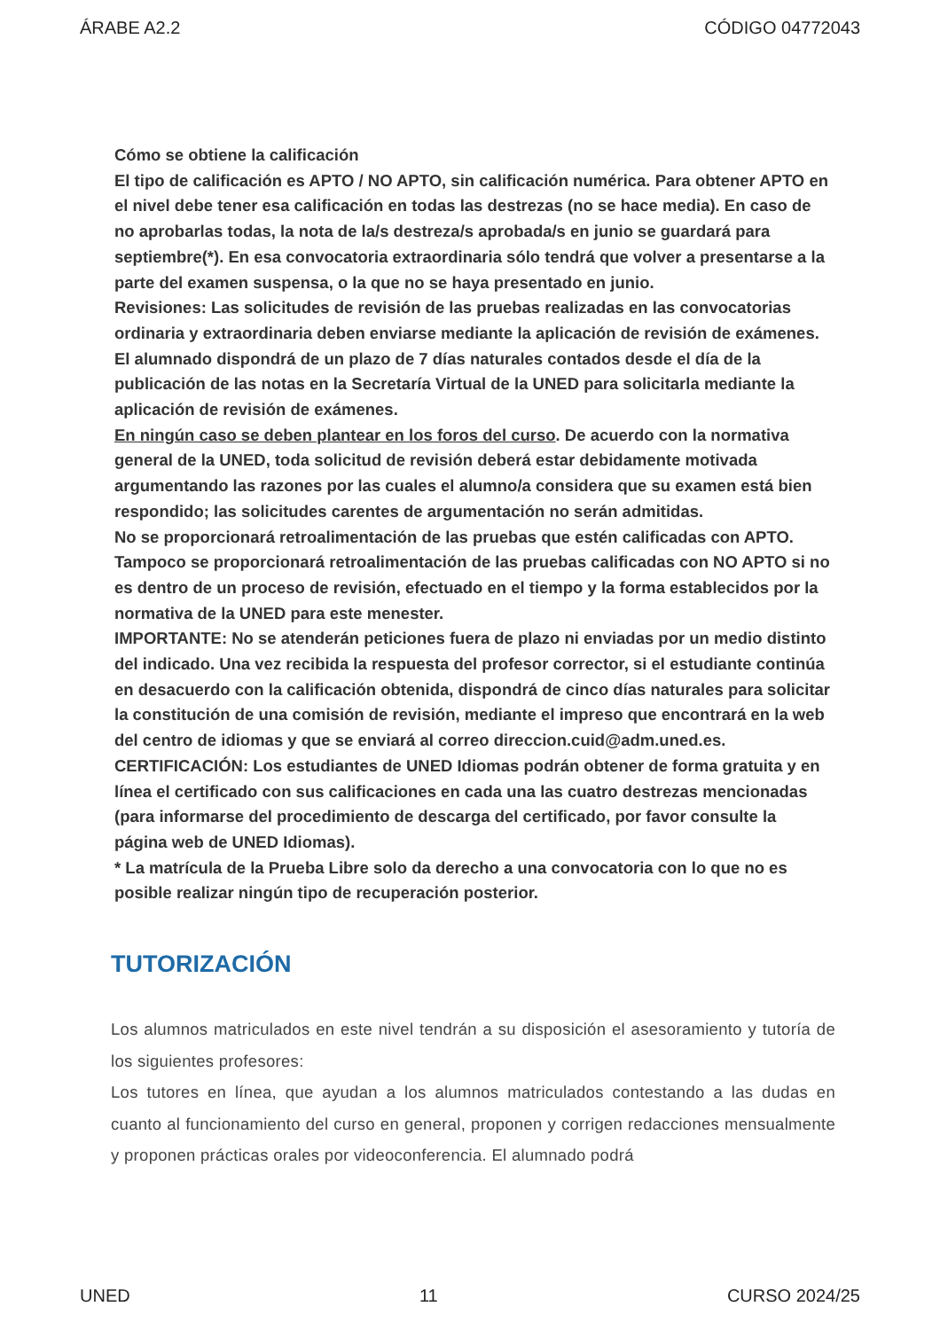ÁRABE A2.2 CÓDIGO 04772043
Cómo se obtiene la calificación
El tipo de calificación es APTO / NO APTO, sin calificación numérica. Para obtener APTO en el nivel debe tener esa calificación en todas las destrezas (no se hace media). En caso de no aprobarlas todas, la nota de la/s destreza/s aprobada/s en junio se guardará para septiembre(*). En esa convocatoria extraordinaria sólo tendrá que volver a presentarse a la parte del examen suspensa, o la que no se haya presentado en junio.
Revisiones: Las solicitudes de revisión de las pruebas realizadas en las convocatorias ordinaria y extraordinaria deben enviarse mediante la aplicación de revisión de exámenes. El alumnado dispondrá de un plazo de 7 días naturales contados desde el día de la publicación de las notas en la Secretaría Virtual de la UNED para solicitarla mediante la aplicación de revisión de exámenes.
En ningún caso se deben plantear en los foros del curso. De acuerdo con la normativa general de la UNED, toda solicitud de revisión deberá estar debidamente motivada argumentando las razones por las cuales el alumno/a considera que su examen está bien respondido; las solicitudes carentes de argumentación no serán admitidas.
No se proporcionará retroalimentación de las pruebas que estén calificadas con APTO. Tampoco se proporcionará retroalimentación de las pruebas calificadas con NO APTO si no es dentro de un proceso de revisión, efectuado en el tiempo y la forma establecidos por la normativa de la UNED para este menester.
IMPORTANTE: No se atenderán peticiones fuera de plazo ni enviadas por un medio distinto del indicado. Una vez recibida la respuesta del profesor corrector, si el estudiante continúa en desacuerdo con la calificación obtenida, dispondrá de cinco días naturales para solicitar la constitución de una comisión de revisión, mediante el impreso que encontrará en la web del centro de idiomas y que se enviará al correo direccion.cuid@adm.uned.es.
CERTIFICACIÓN: Los estudiantes de UNED Idiomas podrán obtener de forma gratuita y en línea el certificado con sus calificaciones en cada una las cuatro destrezas mencionadas (para informarse del procedimiento de descarga del certificado, por favor consulte la página web de UNED Idiomas).
* La matrícula de la Prueba Libre solo da derecho a una convocatoria con lo que no es posible realizar ningún tipo de recuperación posterior.
TUTORIZACIÓN
Los alumnos matriculados en este nivel tendrán a su disposición el asesoramiento y tutoría de los siguientes profesores:
Los tutores en línea, que ayudan a los alumnos matriculados contestando a las dudas en cuanto al funcionamiento del curso en general, proponen y corrigen redacciones mensualmente y proponen prácticas orales por videoconferencia. El alumnado podrá
UNED 11 CURSO 2024/25